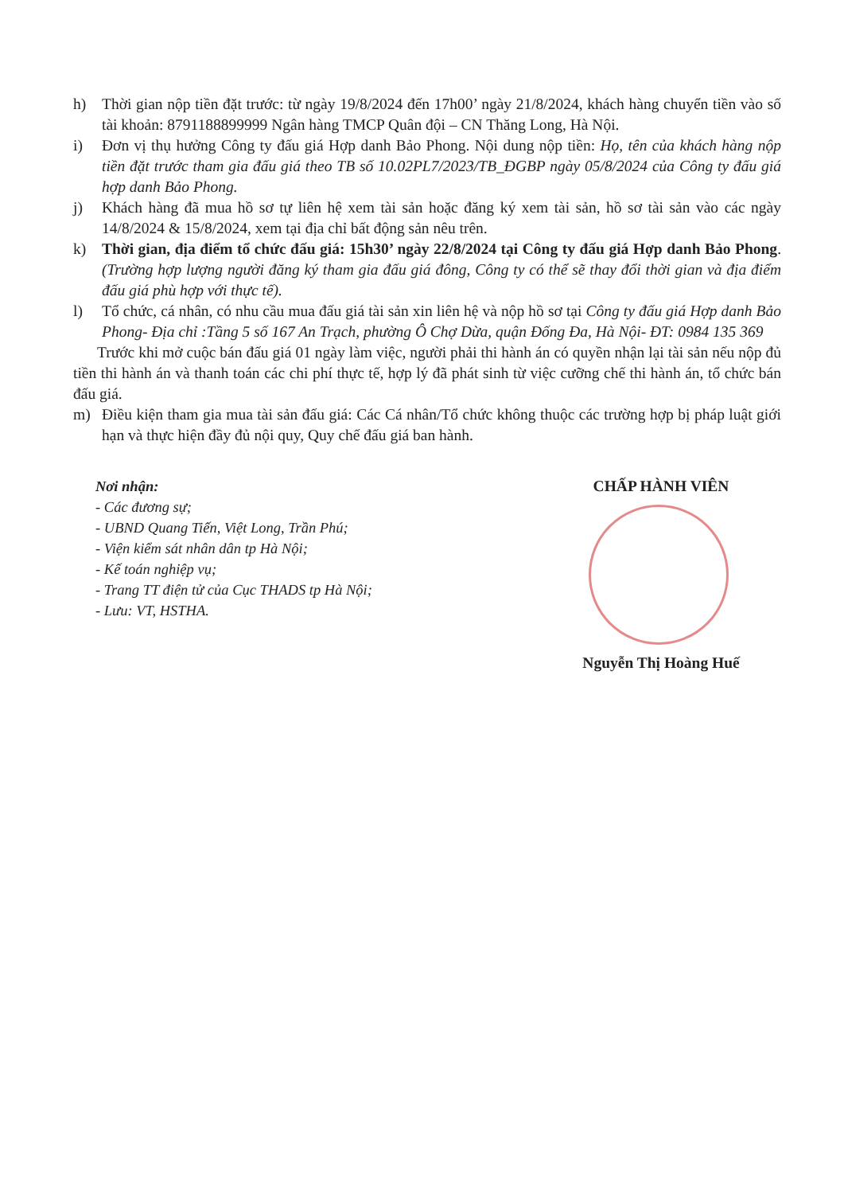h) Thời gian nộp tiền đặt trước: từ ngày 19/8/2024 đến 17h00’ ngày 21/8/2024, khách hàng chuyển tiền vào số tài khoản: 8791188899999 Ngân hàng TMCP Quân đội – CN Thăng Long, Hà Nội.
i) Đơn vị thụ hưởng Công ty đấu giá Hợp danh Bảo Phong. Nội dung nộp tiền: Họ, tên của khách hàng nộp tiền đặt trước tham gia đấu giá theo TB số 10.02PL7/2023/TB_ĐGBP ngày 05/8/2024 của Công ty đấu giá hợp danh Bảo Phong.
j) Khách hàng đã mua hồ sơ tự liên hệ xem tài sản hoặc đăng ký xem tài sản, hồ sơ tài sản vào các ngày 14/8/2024 & 15/8/2024, xem tại địa chỉ bất động sản nêu trên.
k) Thời gian, địa điểm tổ chức đấu giá: 15h30’ ngày 22/8/2024 tại Công ty đấu giá Hợp danh Bảo Phong. (Trường hợp lượng người đăng ký tham gia đấu giá đông, Công ty có thể sẽ thay đổi thời gian và địa điểm đấu giá phù hợp với thực tế).
l) Tổ chức, cá nhân, có nhu cầu mua đấu giá tài sản xin liên hệ và nộp hồ sơ tại Công ty đấu giá Hợp danh Bảo Phong- Địa chỉ :Tầng 5 số 167 An Trạch, phường Ô Chợ Dừa, quận Đống Đa, Hà Nội- ĐT: 0984 135 369
Trước khi mở cuộc bán đấu giá 01 ngày làm việc, người phải thi hành án có quyền nhận lại tài sản nếu nộp đủ tiền thi hành án và thanh toán các chi phí thực tế, hợp lý đã phát sinh từ việc cưỡng chế thi hành án, tổ chức bán đấu giá.
m) Điều kiện tham gia mua tài sản đấu giá: Các Cá nhân/Tổ chức không thuộc các trường hợp bị pháp luật giới hạn và thực hiện đầy đủ nội quy, Quy chế đấu giá ban hành.
Nơi nhận:
- Các đương sự;
- UBND Quang Tiến, Việt Long, Trần Phú;
- Viện kiểm sát nhân dân tp Hà Nội;
- Kế toán nghiệp vụ;
- Trang TT điện tử của Cục THADS tp Hà Nội;
- Lưu: VT, HSTHA.
CHẤP HÀNH VIÊN
Nguyễn Thị Hoàng Huế